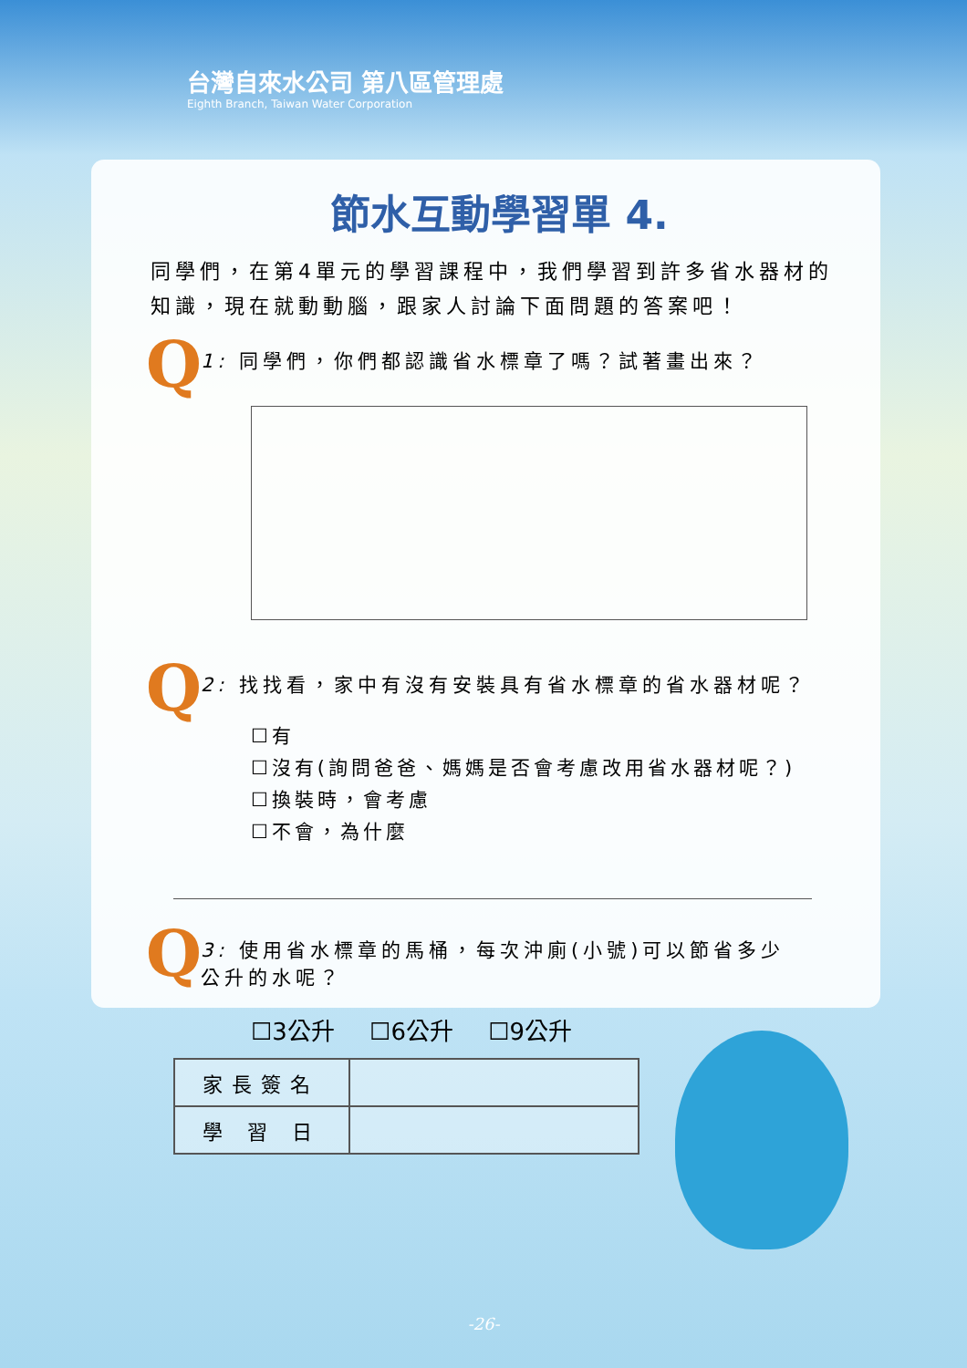台灣自來水公司 第八區管理處
Eighth Branch, Taiwan Water Corporation
節水互動學習單 4.
同學們，在第4單元的學習課程中，我們學習到許多省水器材的知識，現在就動動腦，跟家人討論下面問題的答案吧！
Q
1: 同學們，你們都認識省水標章了嗎？試著畫出來？
Q
2: 找找看，家中有沒有安裝具有省水標章的省水器材呢？
☐有
☐沒有(詢問爸爸、媽媽是否會考慮改用省水器材呢？)
☐換裝時，會考慮
☐不會，為什麼
Q
3: 使用省水標章的馬桶，每次沖廁(小號)可以節省多少
公升的水呢？
☐3公升 ☐6公升 ☐9公升
| 家長簽名 | |
| 學 習 日 | |
-26-